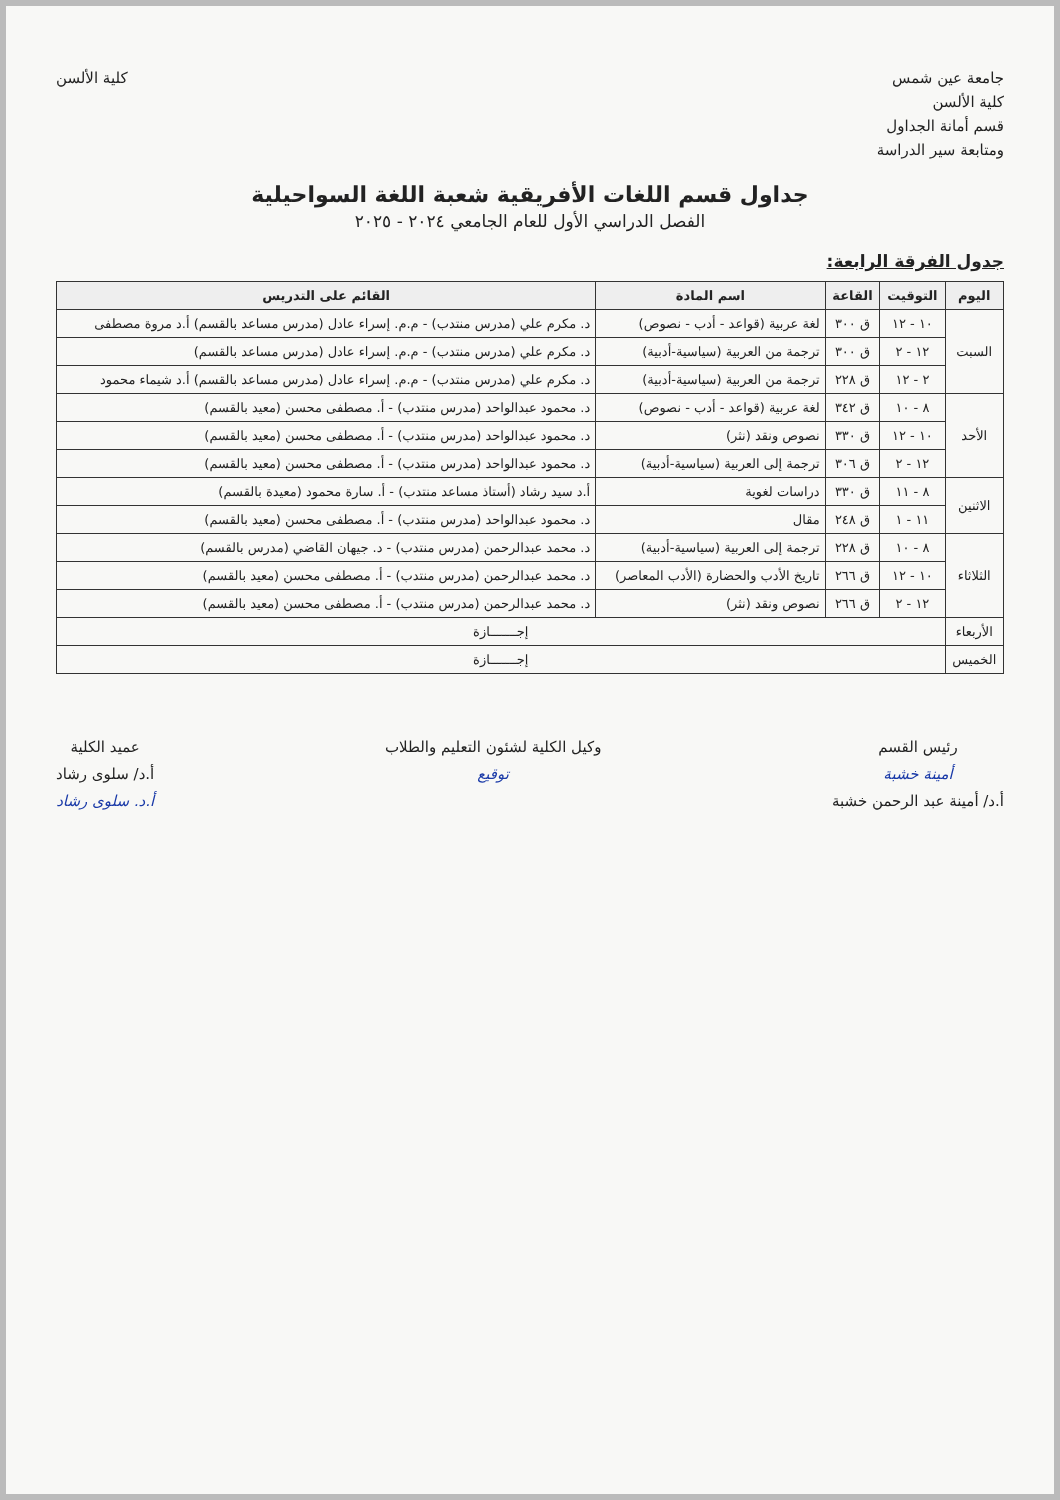جامعة عين شمس
كلية الألسن
قسم أمانة الجداول
ومتابعة سير الدراسة
كلية الألسن
جداول قسم اللغات الأفريقية شعبة اللغة السواحيلية
الفصل الدراسي الأول للعام الجامعي ٢٠٢٤ - ٢٠٢٥
جدول الفرقة الرابعة:
| اليوم | التوقيت | القاعة | اسم المادة | القائم على التدريس |
| --- | --- | --- | --- | --- |
| السبت | ١٠ - ١٢ | ق ٣٠٠ | لغة عربية (قواعد - أدب - نصوص) | د. مكرم علي (مدرس منتدب) - م.م. إسراء عادل (مدرس مساعد بالقسم) أ.د مروة مصطفى |
| | ١٢ - ٢ | ق ٣٠٠ | ترجمة من العربية (سياسية-أدبية) | د. مكرم علي (مدرس منتدب) - م.م. إسراء عادل (مدرس مساعد بالقسم) |
| | ٢ - ١٢ | ق ٢٢٨ | ترجمة من العربية (سياسية-أدبية) | د. مكرم علي (مدرس منتدب) - م.م. إسراء عادل (مدرس مساعد بالقسم) أ.د شيماء محمود |
| الأحد | ٨ - ١٠ | ق ٣٤٢ | لغة عربية (قواعد - أدب - نصوص) | د. محمود عبدالواحد (مدرس منتدب) - أ. مصطفى محسن (معيد بالقسم) |
| | ١٠ - ١٢ | ق ٣٣٠ | نصوص ونقد (نثر) | د. محمود عبدالواحد (مدرس منتدب) - أ. مصطفى محسن (معيد بالقسم) |
| | ١٢ - ٢ | ق ٣٠٦ | ترجمة إلى العربية (سياسية-أدبية) | د. محمود عبدالواحد (مدرس منتدب) - أ. مصطفى محسن (معيد بالقسم) |
| الاثنين | ٨ - ١١ | ق ٣٣٠ | دراسات لغوية | أ.د سيد رشاد (أستاذ مساعد منتدب) - أ. سارة محمود (معيدة بالقسم) |
| | ١١ - ١ | ق ٢٤٨ | مقال | د. محمود عبدالواحد (مدرس منتدب) - أ. مصطفى محسن (معيد بالقسم) |
| الثلاثاء | ٨ - ١٠ | ق ٢٢٨ | ترجمة إلى العربية (سياسية-أدبية) | د. محمد عبدالرحمن (مدرس منتدب) - د. جيهان القاضي (مدرس بالقسم) |
| | ١٠ - ١٢ | ق ٢٦٦ | تاريخ الأدب والحضارة (الأدب المعاصر) | د. محمد عبدالرحمن (مدرس منتدب) - أ. مصطفى محسن (معيد بالقسم) |
| | ١٢ - ٢ | ق ٢٦٦ | نصوص ونقد (نثر) | د. محمد عبدالرحمن (مدرس منتدب) - أ. مصطفى محسن (معيد بالقسم) |
| الأربعاء | إجـــــــازة | | | |
| الخميس | إجـــــــازة | | | |
رئيس القسم
أمينة خشبة
أ.د/ أمينة عبد الرحمن خشبة
وكيل الكلية لشئون التعليم والطلاب
توقيع
عميد الكلية
أ.د/ سلوى رشاد
أ.د. سلوى رشاد